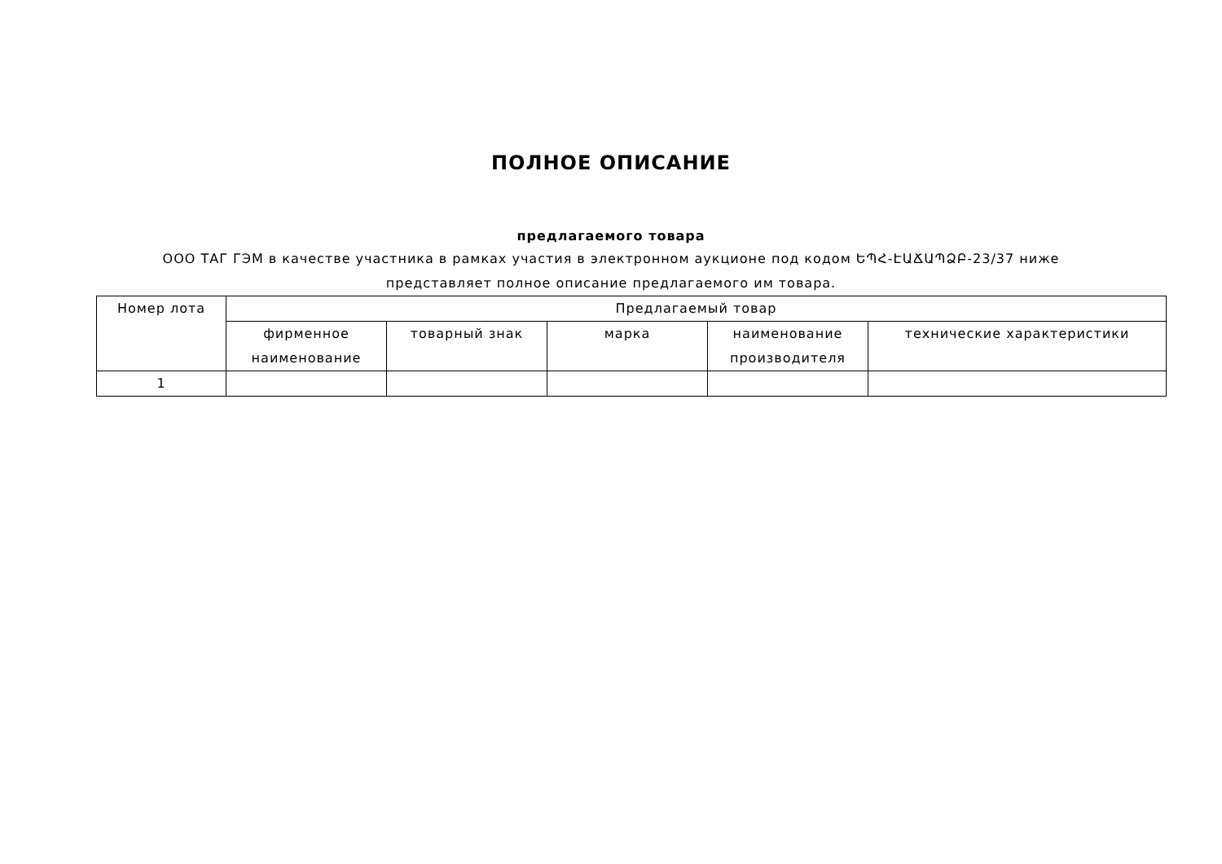ПОЛНОЕ ОПИСАНИЕ
предлагаемого товара
ООО ТАГ ГЭМ в качестве участника в рамках участия в электронном аукционе под кодом ԵՊՀ-ԷԱՃԱՊՁԲ-23/37 ниже
представляет полное описание предлагаемого им товара.
| Номер лота | Предлагаемый товар | | | | |
| --- | --- | --- | --- | --- | --- |
| | фирменное наименование | товарный знак | марка | наименование производителя | технические характеристики |
| 1 | | | | | |